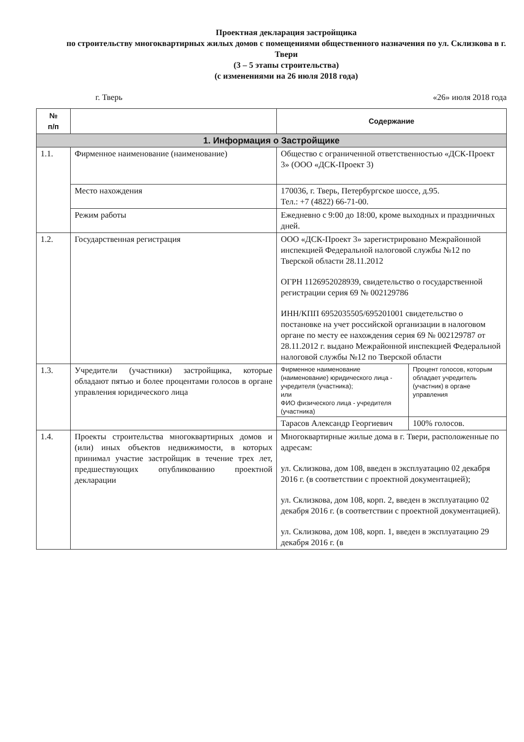Проектная декларация застройщика
по строительству многоквартирных жилых домов с помещениями общественного назначения по ул. Склизкова в г. Твери
(3 – 5 этапы строительства)
(с изменениями на 26 июля 2018 года)
г. Тверь «26» июля 2018 года
| № п/п | | Содержание | |
| --- | --- | --- | --- |
| 1. Информация о Застройщике | | | |
| 1.1. | Фирменное наименование (наименование) | Общество с ограниченной ответственностью «ДСК-Проект 3» (ООО «ДСК-Проект 3) | |
| | Место нахождения | 170036, г. Тверь, Петербургское шоссе, д.95. Тел.: +7 (4822) 66-71-00. | |
| | Режим работы | Ежедневно с 9:00 до 18:00, кроме выходных и праздничных дней. | |
| 1.2. | Государственная регистрация | ООО «ДСК-Проект 3» зарегистрировано Межрайонной инспекцией Федеральной налоговой службы №12 по Тверской области 28.11.2012 ОГРН 1126952028939, свидетельство о государственной регистрации серия 69 № 002129786 ИНН/КПП 6952035505/695201001 свидетельство о постановке на учет российской организации в налоговом органе по месту ее нахождения серия 69 № 002129787 от 28.11.2012 г. выдано Межрайонной инспекцией Федеральной налоговой службы №12 по Тверской области | |
| 1.3. | Учредители (участники) застройщика, которые обладают пятью и более процентами голосов в органе управления юридического лица | Фирменное наименование (наименование) юридического лица - учредителя (участника); или ФИО физического лица - учредителя (участника) | Процент голосов, которым обладает учредитель (участник) в органе управления |
| | | Тарасов Александр Георгиевич | 100% голосов. |
| 1.4. | Проекты строительства многоквартирных домов и (или) иных объектов недвижимости, в которых принимал участие застройщик в течение трех лет, предшествующих опубликованию проектной декларации | Многоквартирные жилые дома в г. Твери, расположенные по адресам: ул. Склизкова, дом 108, введен в эксплуатацию 02 декабря 2016 г. (в соответствии с проектной документацией); ул. Склизкова, дом 108, корп. 2, введен в эксплуатацию 02 декабря 2016 г. (в соответствии с проектной документацией). ул. Склизкова, дом 108, корп. 1, введен в эксплуатацию 29 декабря 2016 г. (в | |